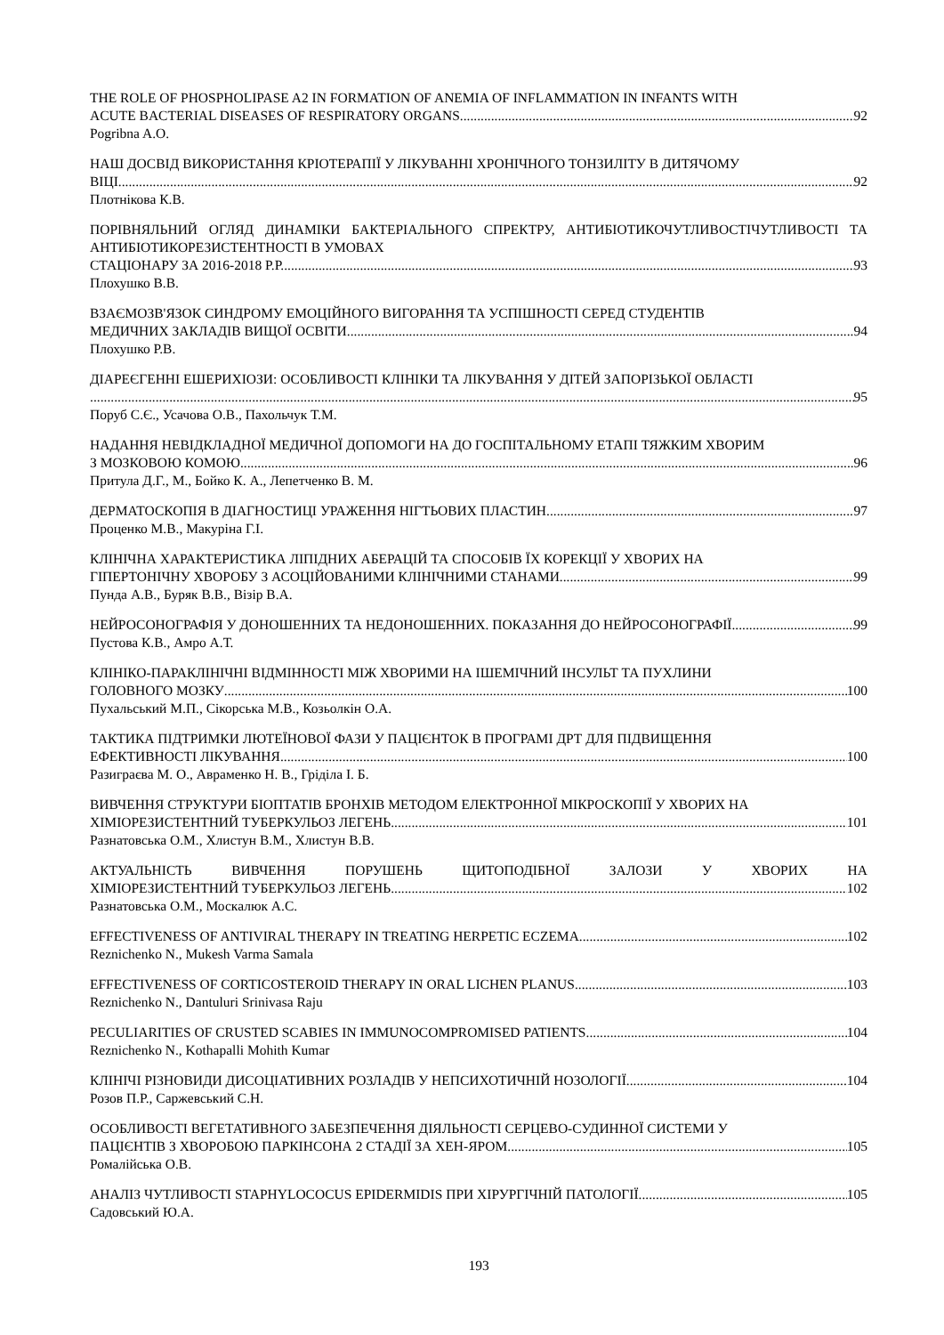THE ROLE OF PHOSPHOLIPASE A2 IN FORMATION OF ANEMIA OF INFLAMMATION IN INFANTS WITH
ACUTE BACTERIAL DISEASES OF RESPIRATORY ORGANS 92
Pogribna A.O.
НАШ ДОСВІД ВИКОРИСТАННЯ КРІОТЕРАПІЇ У ЛІКУВАННІ ХРОНІЧНОГО ТОНЗИЛІТУ В ДИТЯЧОМУ
ВІЦІ 92
Плотнікова К.В.
ПОРІВНЯЛЬНИЙ ОГЛЯД ДИНАМІКИ БАКТЕРІАЛЬНОГО СПРЕКТРУ, АНТИБІОТИКОЧУТЛИВОСТІЧУТЛИВОСТІ ТА АНТИБІОТИКОРЕЗИСТЕНТНОСТІ В УМОВАХ
СТАЦІОНАРУ ЗА 2016-2018 Р.Р. 93
Плохушко В.В.
ВЗАЄМОЗВ'ЯЗОК СИНДРОМУ ЕМОЦІЙНОГО ВИГОРАННЯ ТА УСПІШНОСТІ СЕРЕД СТУДЕНТІВ
МЕДИЧНИХ ЗАКЛАДІВ ВИЩОЇ ОСВІТИ 94
Плохушко Р.В.
ДІАРЕЄГЕННІ ЕШЕРИХІОЗИ: ОСОБЛИВОСТІ КЛІНІКИ ТА ЛІКУВАННЯ У ДІТЕЙ ЗАПОРІЗЬКОЇ ОБЛАСТІ
95
Поруб С.Є., Усачова О.В., Пахольчук Т.М.
НАДАННЯ НЕВІДКЛАДНОЇ МЕДИЧНОЇ ДОПОМОГИ НА ДО ГОСПІТАЛЬНОМУ ЕТАПІ ТЯЖКИМ ХВОРИМ
З МОЗКОВОЮ КОМОЮ 96
Притула Д.Г., М., Бойко К. А., Лепетченко В. М.
ДЕРМАТОСКОПІЯ В ДІАГНОСТИЦІ УРАЖЕННЯ НІГТЬОВИХ ПЛАСТИН 97
Проценко М.В., Макуріна Г.І.
КЛІНІЧНА ХАРАКТЕРИСТИКА ЛІПІДНИХ АБЕРАЦІЙ ТА СПОСОБІВ ЇХ КОРЕКЦІЇ У ХВОРИХ НА
ГІПЕРТОНІЧНУ ХВОРОБУ З АСОЦІЙОВАНИМИ КЛІНІЧНИМИ СТАНАМИ 99
Пунда А.В., Буряк В.В., Візір В.А.
НЕЙРОСОНОГРАФІЯ У ДОНОШЕННИХ ТА НЕДОНОШЕННИХ. ПОКАЗАННЯ ДО НЕЙРОСОНОГРАФІЇ 99
Пустова К.В., Амро А.Т.
КЛІНІКО-ПАРАКЛІНІЧНІ ВІДМІННОСТІ МІЖ ХВОРИМИ НА ІШЕМІЧНИЙ ІНСУЛЬТ ТА ПУХЛИНИ
ГОЛОВНОГО МОЗКУ 100
Пухальський М.П., Сікорська М.В., Козьолкін О.А.
ТАКТИКА ПІДТРИМКИ ЛЮТЕЇНОВОЇ ФАЗИ У ПАЦІЄНТОК В ПРОГРАМІ ДРТ ДЛЯ ПІДВИЩЕННЯ
ЕФЕКТИВНОСТІ ЛІКУВАННЯ 100
Разиграєва М. О., Авраменко Н. В., Гріділа І. Б.
ВИВЧЕННЯ СТРУКТУРИ БІОПТАТІВ БРОНХІВ МЕТОДОМ ЕЛЕКТРОННОЇ МІКРОСКОПІЇ У ХВОРИХ НА
ХІМІОРЕЗИСТЕНТНИЙ ТУБЕРКУЛЬОЗ ЛЕГЕНЬ 101
Разнатовська О.М., Хлистун В.М., Хлистун В.В.
АКТУАЛЬНІСТЬ ВИВЧЕННЯ ПОРУШЕНЬ ЩИТОПОДІБНОЇ ЗАЛОЗИ У ХВОРИХ НА
ХІМІОРЕЗИСТЕНТНИЙ ТУБЕРКУЛЬОЗ ЛЕГЕНЬ 102
Разнатовська О.М., Москалюк А.С.
EFFECTIVENESS OF ANTIVIRAL THERAPY IN TREATING HERPETIC ECZEMA 102
Reznichenko N., Mukesh Varma Samala
EFFECTIVENESS OF CORTICOSTEROID THERAPY IN ORAL LICHEN PLANUS 103
Reznichenko N., Dantuluri Srinivasa Raju
PECULIARITIES OF CRUSTED SCABIES IN IMMUNOCOMPROMISED PATIENTS 104
Reznichenko N., Kothapalli Mohith Kumar
КЛІНІЧІ РІЗНОВИДИ ДИСОЦІАТИВНИХ РОЗЛАДІВ У НЕПСИХОТИЧНІЙ НОЗОЛОГІЇ 104
Розов П.Р., Саржевський С.Н.
ОСОБЛИВОСТІ ВЕГЕТАТИВНОГО ЗАБЕЗПЕЧЕННЯ ДІЯЛЬНОСТІ СЕРЦЕВО-СУДИННОЇ СИСТЕМИ У
ПАЦІЄНТІВ З ХВОРОБОЮ ПАРКІНСОНА 2 СТАДІЇ ЗА ХЕН-ЯРОМ. 105
Ромалійська О.В.
АНАЛІЗ ЧУТЛИВОСТІ STAPHYLOCOCUS EPIDERMIDIS ПРИ ХІРУРГІЧНІЙ ПАТОЛОГІЇ 105
Садовський Ю.А.
193